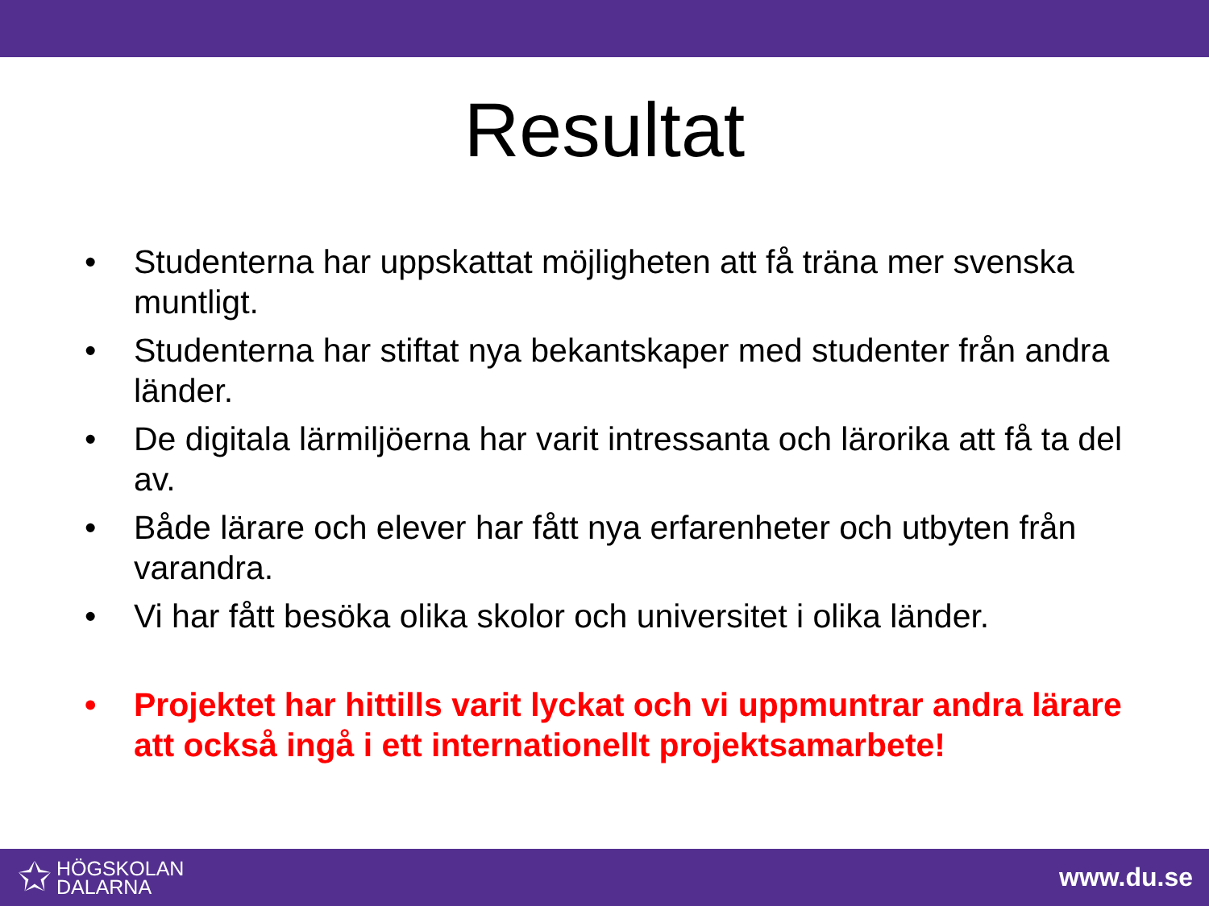Resultat
• Studenterna har uppskattat möjligheten att få träna mer svenska muntligt.
• Studenterna har stiftat nya bekantskaper med studenter från andra länder.
• De digitala lärmiljöerna har varit intressanta och lärorika att få ta del av.
• Både lärare och elever har fått nya erfarenheter och utbyten från varandra.
• Vi har fått besöka olika skolor och universitet i olika länder.
• Projektet har hittills varit lyckat och vi uppmuntrar andra lärare att också ingå i ett internationellt projektsamarbete!
✩ HÖGSKOLAN
DALARNA
www.du.se